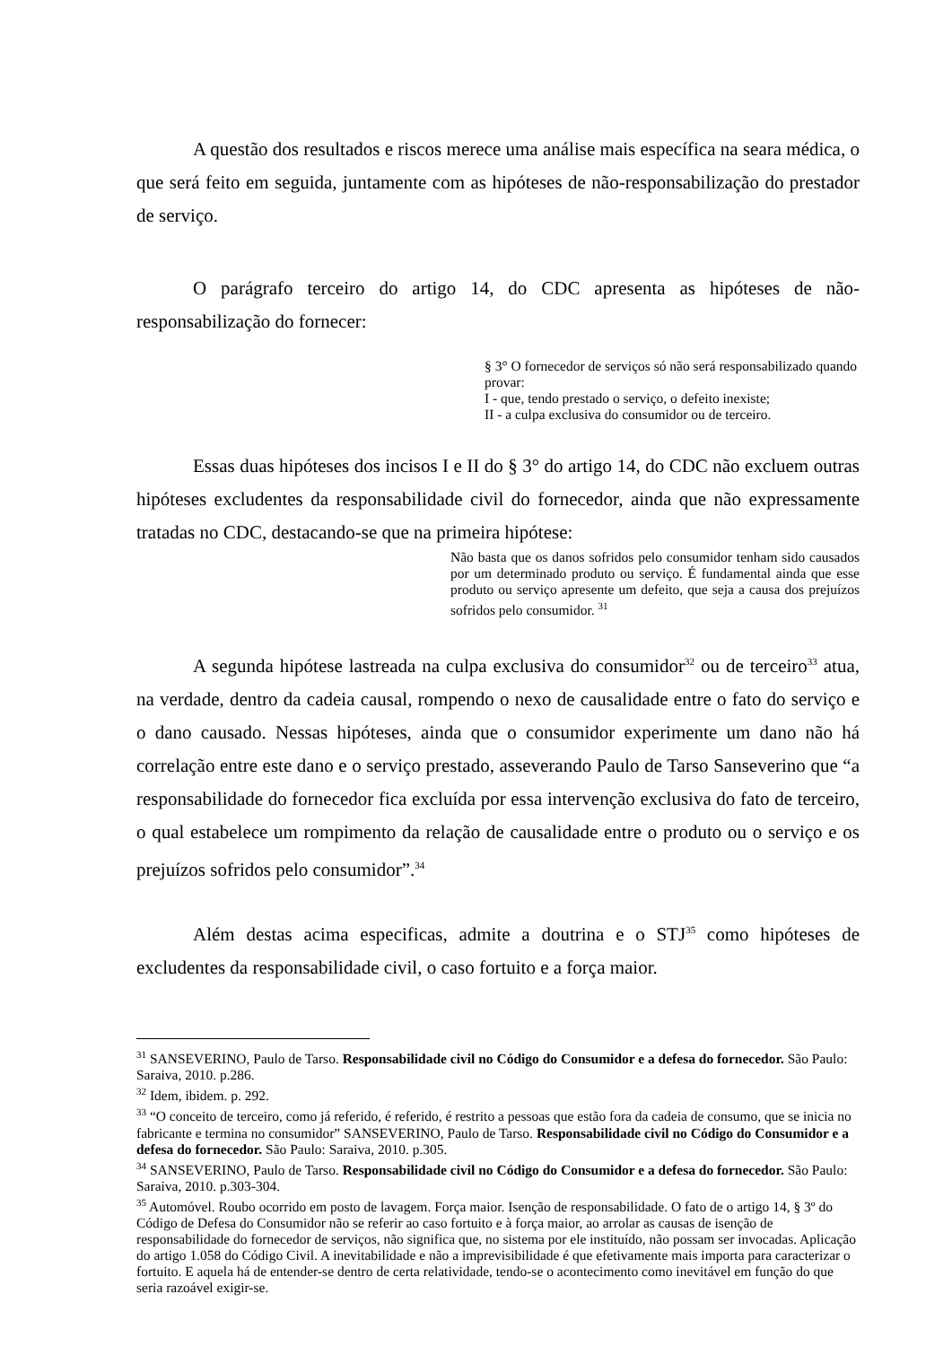A questão dos resultados e riscos merece uma análise mais específica na seara médica, o que será feito em seguida, juntamente com as hipóteses de não-responsabilização do prestador de serviço.
O parágrafo terceiro do artigo 14, do CDC apresenta as hipóteses de não-responsabilização do fornecer:
§ 3° O fornecedor de serviços só não será responsabilizado quando provar:
I - que, tendo prestado o serviço, o defeito inexiste;
II - a culpa exclusiva do consumidor ou de terceiro.
Essas duas hipóteses dos incisos I e II do § 3° do artigo 14, do CDC não excluem outras hipóteses excludentes da responsabilidade civil do fornecedor, ainda que não expressamente tratadas no CDC, destacando-se que na primeira hipótese:
Não basta que os danos sofridos pelo consumidor tenham sido causados por um determinado produto ou serviço. É fundamental ainda que esse produto ou serviço apresente um defeito, que seja a causa dos prejuízos sofridos pelo consumidor. <sup>31</sup>
A segunda hipótese lastreada na culpa exclusiva do consumidor<sup>32</sup> ou de terceiro<sup>33</sup> atua, na verdade, dentro da cadeia causal, rompendo o nexo de causalidade entre o fato do serviço e o dano causado. Nessas hipóteses, ainda que o consumidor experimente um dano não há correlação entre este dano e o serviço prestado, asseverando Paulo de Tarso Sanseverino que “a responsabilidade do fornecedor fica excluída por essa intervenção exclusiva do fato de terceiro, o qual estabelece um rompimento da relação de causalidade entre o produto ou o serviço e os prejuízos sofridos pelo consumidor”.<sup>34</sup>
Além destas acima especificas, admite a doutrina e o STJ<sup>35</sup> como hipóteses de excludentes da responsabilidade civil, o caso fortuito e a força maior.
<sup>31</sup> SANSEVERINO, Paulo de Tarso. Responsabilidade civil no Código do Consumidor e a defesa do fornecedor. São Paulo: Saraiva, 2010. p.286.
<sup>32</sup> Idem, ibidem. p. 292.
<sup>33</sup> “O conceito de terceiro, como já referido, é referido, é restrito a pessoas que estão fora da cadeia de consumo, que se inicia no fabricante e termina no consumidor” SANSEVERINO, Paulo de Tarso. Responsabilidade civil no Código do Consumidor e a defesa do fornecedor. São Paulo: Saraiva, 2010. p.305.
<sup>34</sup> SANSEVERINO, Paulo de Tarso. Responsabilidade civil no Código do Consumidor e a defesa do fornecedor. São Paulo: Saraiva, 2010. p.303-304.
<sup>35</sup> Automóvel. Roubo ocorrido em posto de lavagem. Força maior. Isenção de responsabilidade. O fato de o artigo 14, § 3º do Código de Defesa do Consumidor não se referir ao caso fortuito e à força maior, ao arrolar as causas de isenção de responsabilidade do fornecedor de serviços, não significa que, no sistema por ele instituído, não possam ser invocadas. Aplicação do artigo 1.058 do Código Civil. A inevitabilidade e não a imprevisibilidade é que efetivamente mais importa para caracterizar o fortuito. E aquela há de entender-se dentro de certa relatividade, tendo-se o acontecimento como inevitável em função do que seria razoável exigir-se.